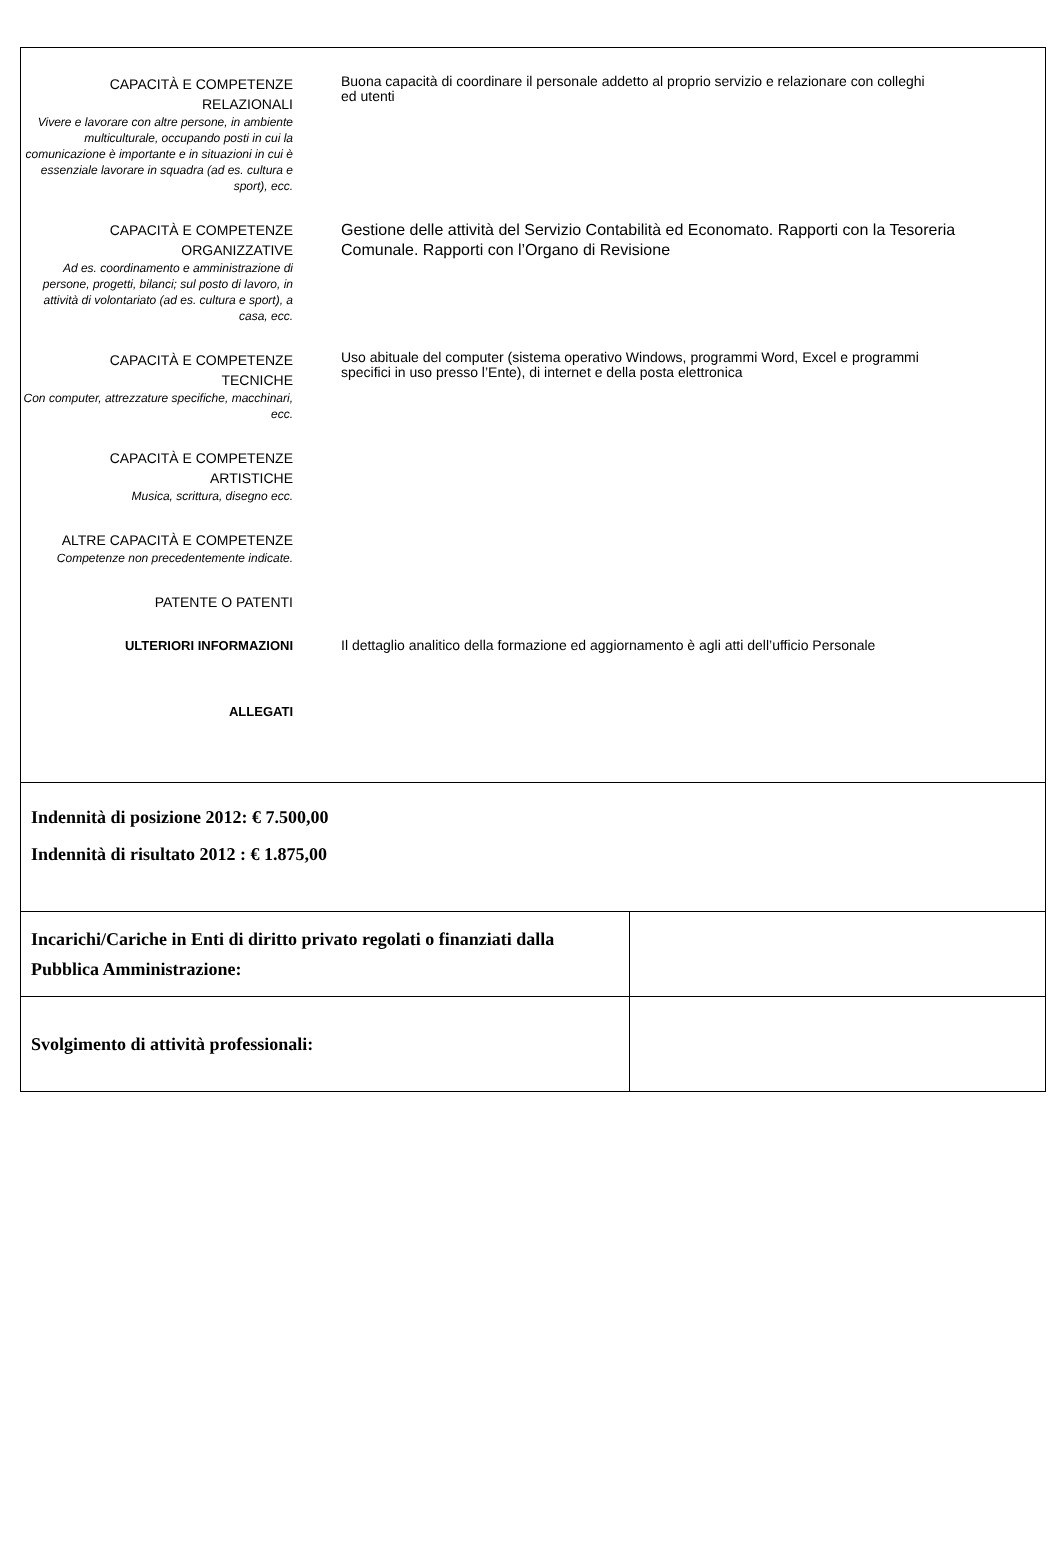CAPACITÀ E COMPETENZE
RELAZIONALI
Vivere e lavorare con altre persone, in ambiente multiculturale, occupando posti in cui la comunicazione è importante e in situazioni in cui è essenziale lavorare in squadra (ad es. cultura e sport), ecc.
Buona capacità di coordinare il personale addetto al proprio servizio e relazionare con colleghi
ed utenti
CAPACITÀ E COMPETENZE
ORGANIZZATIVE
Ad es. coordinamento e amministrazione di persone, progetti, bilanci; sul posto di lavoro, in attività di volontariato (ad es. cultura e sport), a casa, ecc.
Gestione delle attività del Servizio Contabilità ed Economato. Rapporti con la Tesoreria Comunale. Rapporti con l’Organo di Revisione
CAPACITÀ E COMPETENZE
TECNICHE
Con computer, attrezzature specifiche, macchinari, ecc.
Uso abituale del computer (sistema operativo Windows, programmi Word, Excel e programmi specifici in uso presso l’Ente), di internet e della posta elettronica
CAPACITÀ E COMPETENZE
ARTISTICHE
Musica, scrittura, disegno ecc.
ALTRE CAPACITÀ E COMPETENZE
Competenze non precedentemente indicate.
PATENTE O PATENTI
ULTERIORI INFORMAZIONI
Il dettaglio analitico della formazione ed aggiornamento è agli atti dell’ufficio Personale
ALLEGATI
Indennità di posizione 2012: € 7.500,00
Indennità di risultato 2012 : € 1.875,00
| Incarichi/Cariche in Enti di diritto privato regolati o finanziati dalla Pubblica Amministrazione: | |
| Svolgimento di attività professionali: | |